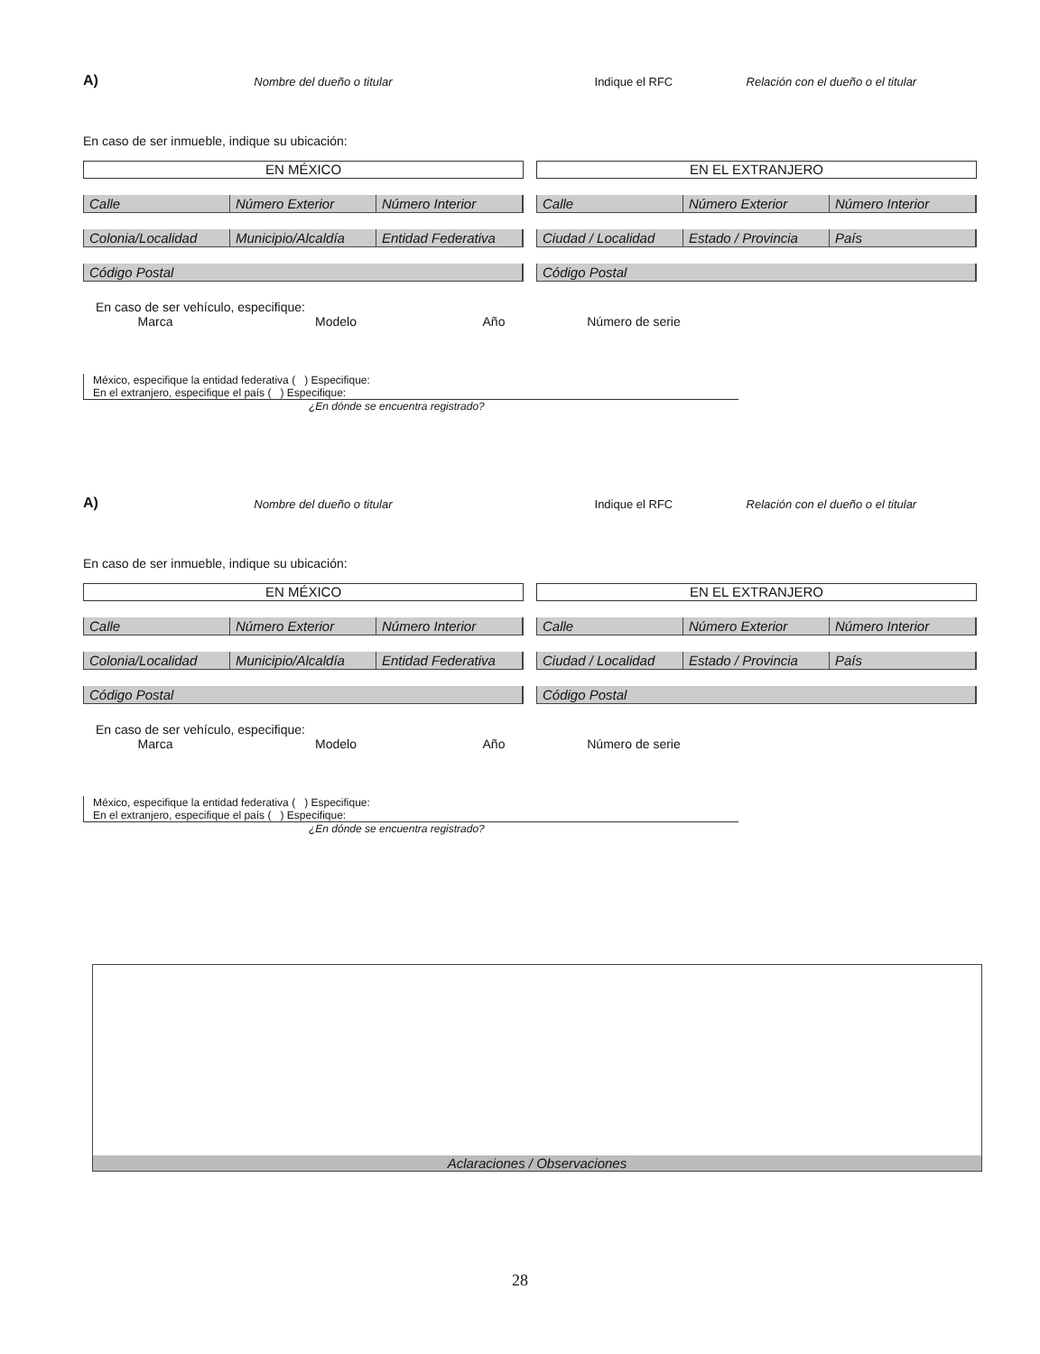A) Nombre del dueño o titular Indique el RFC Relación con el dueño o el titular
En caso de ser inmueble, indique su ubicación:
EN MÉXICO
Calle Número Exterior Número Interior
Colonia/Localidad Municipio/Alcaldía Entidad Federativa
Código Postal
EN EL EXTRANJERO
Calle Número Exterior Número Interior
Ciudad / Localidad Estado / Provincia País
Código Postal
En caso de ser vehículo, especifique:
Marca Modelo Año Número de serie
México, especifique la entidad federativa ( ) Especifique:
En el extranjero, especifique el país ( ) Especifique:
¿En dónde se encuentra registrado?
A) Nombre del dueño o titular Indique el RFC Relación con el dueño o el titular
En caso de ser inmueble, indique su ubicación:
EN MÉXICO
Calle Número Exterior Número Interior
Colonia/Localidad Municipio/Alcaldía Entidad Federativa
Código Postal
EN EL EXTRANJERO
Calle Número Exterior Número Interior
Ciudad / Localidad Estado / Provincia País
Código Postal
En caso de ser vehículo, especifique:
Marca Modelo Año Número de serie
México, especifique la entidad federativa ( ) Especifique:
En el extranjero, especifique el país ( ) Especifique:
¿En dónde se encuentra registrado?
Aclaraciones / Observaciones
28